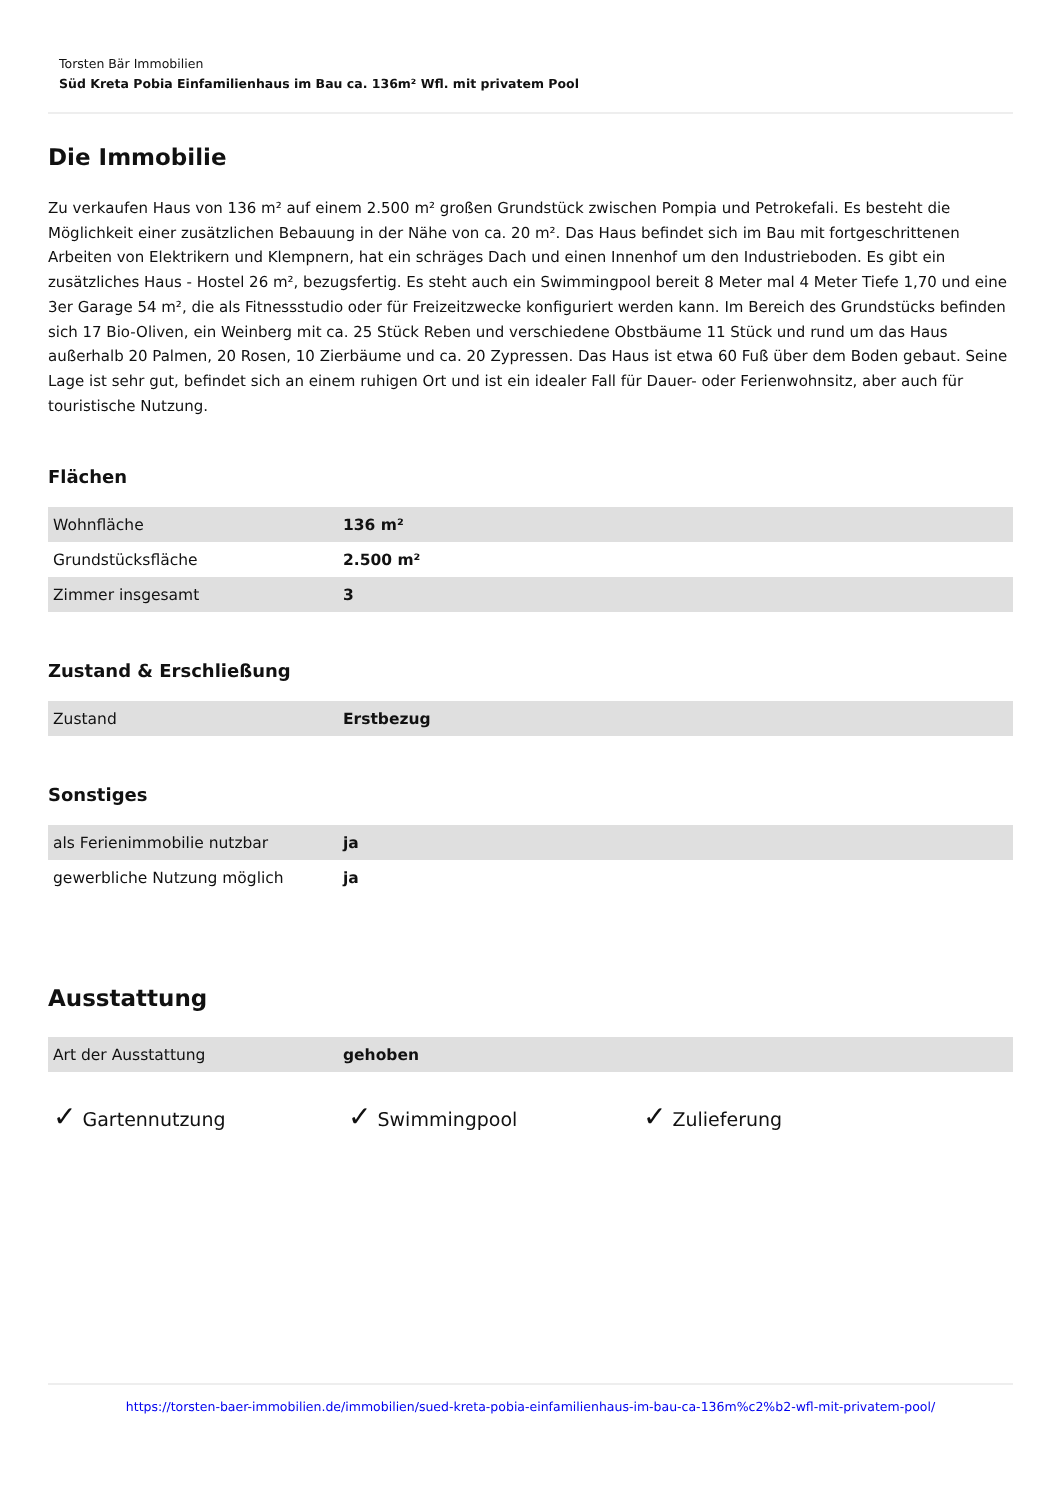Torsten Bär Immobilien
Süd Kreta Pobia Einfamilienhaus im Bau ca. 136m² Wfl. mit privatem Pool
Die Immobilie
Zu verkaufen Haus von 136 m² auf einem 2.500 m² großen Grundstück zwischen Pompia und Petrokefali. Es besteht die Möglichkeit einer zusätzlichen Bebauung in der Nähe von ca. 20 m². Das Haus befindet sich im Bau mit fortgeschrittenen Arbeiten von Elektrikern und Klempnern, hat ein schräges Dach und einen Innenhof um den Industrieboden. Es gibt ein zusätzliches Haus - Hostel 26 m², bezugsfertig. Es steht auch ein Swimmingpool bereit 8 Meter mal 4 Meter Tiefe 1,70 und eine 3er Garage 54 m², die als Fitnessstudio oder für Freizeitzwecke konfiguriert werden kann. Im Bereich des Grundstücks befinden sich 17 Bio-Oliven, ein Weinberg mit ca. 25 Stück Reben und verschiedene Obstbäume 11 Stück und rund um das Haus außerhalb 20 Palmen, 20 Rosen, 10 Zierbäume und ca. 20 Zypressen. Das Haus ist etwa 60 Fuß über dem Boden gebaut. Seine Lage ist sehr gut, befindet sich an einem ruhigen Ort und ist ein idealer Fall für Dauer- oder Ferienwohnsitz, aber auch für touristische Nutzung.
Flächen
| Wohnfläche | 136 m² |
| Grundstücksfläche | 2.500 m² |
| Zimmer insgesamt | 3 |
Zustand & Erschließung
| Zustand | Erstbezug |
Sonstiges
| als Ferienimmobilie nutzbar | ja |
| gewerbliche Nutzung möglich | ja |
Ausstattung
| Art der Ausstattung | gehoben |
✓ Gartennutzung
✓ Swimmingpool
✓ Zulieferung
https://torsten-baer-immobilien.de/immobilien/sued-kreta-pobia-einfamilienhaus-im-bau-ca-136m%c2%b2-wfl-mit-privatem-pool/